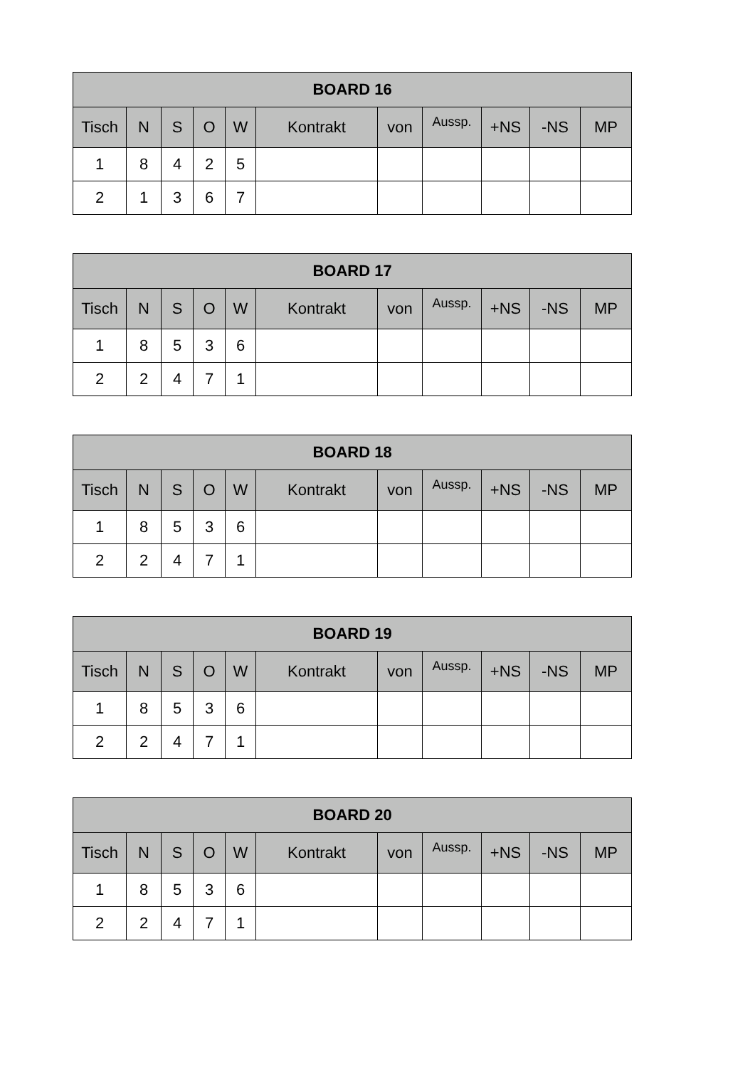| BOARD 16 | | | | | | | | | | |
| --- | --- | --- | --- | --- | --- | --- | --- | --- | --- | --- |
| Tisch | N | S | O | W | Kontrakt | von | Aussp. | +NS | -NS | MP |
| 1 | 8 | 4 | 2 | 5 | | | | | | |
| 2 | 1 | 3 | 6 | 7 | | | | | | |
| BOARD 17 | | | | | | | | | | |
| --- | --- | --- | --- | --- | --- | --- | --- | --- | --- | --- |
| Tisch | N | S | O | W | Kontrakt | von | Aussp. | +NS | -NS | MP |
| 1 | 8 | 5 | 3 | 6 | | | | | | |
| 2 | 2 | 4 | 7 | 1 | | | | | | |
| BOARD 18 | | | | | | | | | | |
| --- | --- | --- | --- | --- | --- | --- | --- | --- | --- | --- |
| Tisch | N | S | O | W | Kontrakt | von | Aussp. | +NS | -NS | MP |
| 1 | 8 | 5 | 3 | 6 | | | | | | |
| 2 | 2 | 4 | 7 | 1 | | | | | | |
| BOARD 19 | | | | | | | | | | |
| --- | --- | --- | --- | --- | --- | --- | --- | --- | --- | --- |
| Tisch | N | S | O | W | Kontrakt | von | Aussp. | +NS | -NS | MP |
| 1 | 8 | 5 | 3 | 6 | | | | | | |
| 2 | 2 | 4 | 7 | 1 | | | | | | |
| BOARD 20 | | | | | | | | | | |
| --- | --- | --- | --- | --- | --- | --- | --- | --- | --- | --- |
| Tisch | N | S | O | W | Kontrakt | von | Aussp. | +NS | -NS | MP |
| 1 | 8 | 5 | 3 | 6 | | | | | | |
| 2 | 2 | 4 | 7 | 1 | | | | | | |